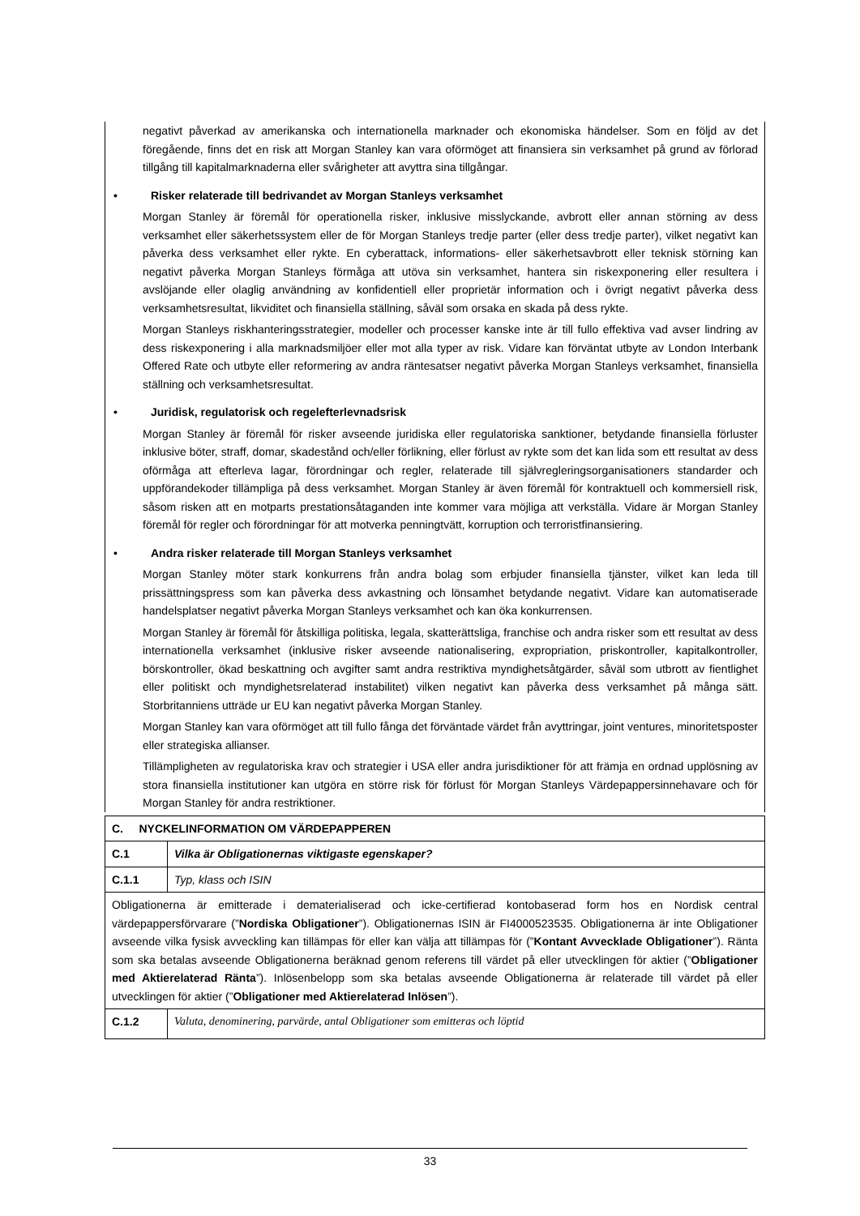negativt påverkad av amerikanska och internationella marknader och ekonomiska händelser. Som en följd av det föregående, finns det en risk att Morgan Stanley kan vara oförmöget att finansiera sin verksamhet på grund av förlorad tillgång till kapitalmarknaderna eller svårigheter att avyttra sina tillgångar.
• Risker relaterade till bedrivandet av Morgan Stanleys verksamhet
Morgan Stanley är föremål för operationella risker, inklusive misslyckande, avbrott eller annan störning av dess verksamhet eller säkerhetssystem eller de för Morgan Stanleys tredje parter (eller dess tredje parter), vilket negativt kan påverka dess verksamhet eller rykte. En cyberattack, informations- eller säkerhetsavbrott eller teknisk störning kan negativt påverka Morgan Stanleys förmåga att utöva sin verksamhet, hantera sin riskexponering eller resultera i avslöjande eller olaglig användning av konfidentiell eller proprietär information och i övrigt negativt påverka dess verksamhetsresultat, likviditet och finansiella ställning, såväl som orsaka en skada på dess rykte.
Morgan Stanleys riskhanteringsstrategier, modeller och processer kanske inte är till fullo effektiva vad avser lindring av dess riskexponering i alla marknadsmiljöer eller mot alla typer av risk. Vidare kan förväntat utbyte av London Interbank Offered Rate och utbyte eller reformering av andra räntesatser negativt påverka Morgan Stanleys verksamhet, finansiella ställning och verksamhetsresultat.
• Juridisk, regulatorisk och regelefterlevnadsrisk
Morgan Stanley är föremål för risker avseende juridiska eller regulatoriska sanktioner, betydande finansiella förluster inklusive böter, straff, domar, skadestånd och/eller förlikning, eller förlust av rykte som det kan lida som ett resultat av dess oförmåga att efterleva lagar, förordningar och regler, relaterade till självregleringsorganisationers standarder och uppförandekoder tillämpliga på dess verksamhet. Morgan Stanley är även föremål för kontraktuell och kommersiell risk, såsom risken att en motparts prestationsåtaganden inte kommer vara möjliga att verkställa. Vidare är Morgan Stanley föremål för regler och förordningar för att motverka penningtvätt, korruption och terroristfinansiering.
• Andra risker relaterade till Morgan Stanleys verksamhet
Morgan Stanley möter stark konkurrens från andra bolag som erbjuder finansiella tjänster, vilket kan leda till prissättningspress som kan påverka dess avkastning och lönsamhet betydande negativt. Vidare kan automatiserade handelsplatser negativt påverka Morgan Stanleys verksamhet och kan öka konkurrensen.
Morgan Stanley är föremål för åtskilliga politiska, legala, skatterättsliga, franchise och andra risker som ett resultat av dess internationella verksamhet (inklusive risker avseende nationalisering, expropriation, priskontroller, kapitalkontroller, börskontroller, ökad beskattning och avgifter samt andra restriktiva myndighetsåtgärder, såväl som utbrott av fientlighet eller politiskt och myndighetsrelaterad instabilitet) vilken negativt kan påverka dess verksamhet på många sätt. Storbritanniens utträde ur EU kan negativt påverka Morgan Stanley.
Morgan Stanley kan vara oförmöget att till fullo fånga det förväntade värdet från avyttringar, joint ventures, minoritetsposter eller strategiska allianser.
Tillämpligheten av regulatoriska krav och strategier i USA eller andra jurisdiktioner för att främja en ordnad upplösning av stora finansiella institutioner kan utgöra en större risk för förlust för Morgan Stanleys Värdepappersinnehavare och för Morgan Stanley för andra restriktioner.
| C. NYCKELINFORMATION OM VÄRDEPAPPEREN | |
| C.1 | Vilka är Obligationernas viktigaste egenskaper? |
| C.1.1 | Typ, klass och ISIN |
| Obligationerna är emitterade i dematerialiserad och icke-certifierad kontobaserad form hos en Nordisk central värdepappersförvarare (” Nordiska Obligationer ”). Obligationernas ISIN är FI4000523535. Obligationerna är inte Obligationer avseende vilka fysisk avveckling kan tillämpas för eller kan välja att tillämpas för (” Kontant Avvecklade Obligationer ”). Ränta som ska betalas avseende Obligationerna beräknad genom referens till värdet på eller utvecklingen för aktier (” Obligationer med Aktierelaterad Ränta ”). Inlösenbelopp som ska betalas avseende Obligationerna är relaterade till värdet på eller utvecklingen för aktier (” Obligationer med Aktierelaterad Inlösen ”). | |
| C.1.2 | Valuta, denominering, parvärde, antal Obligationer som emitteras och löptid |
33